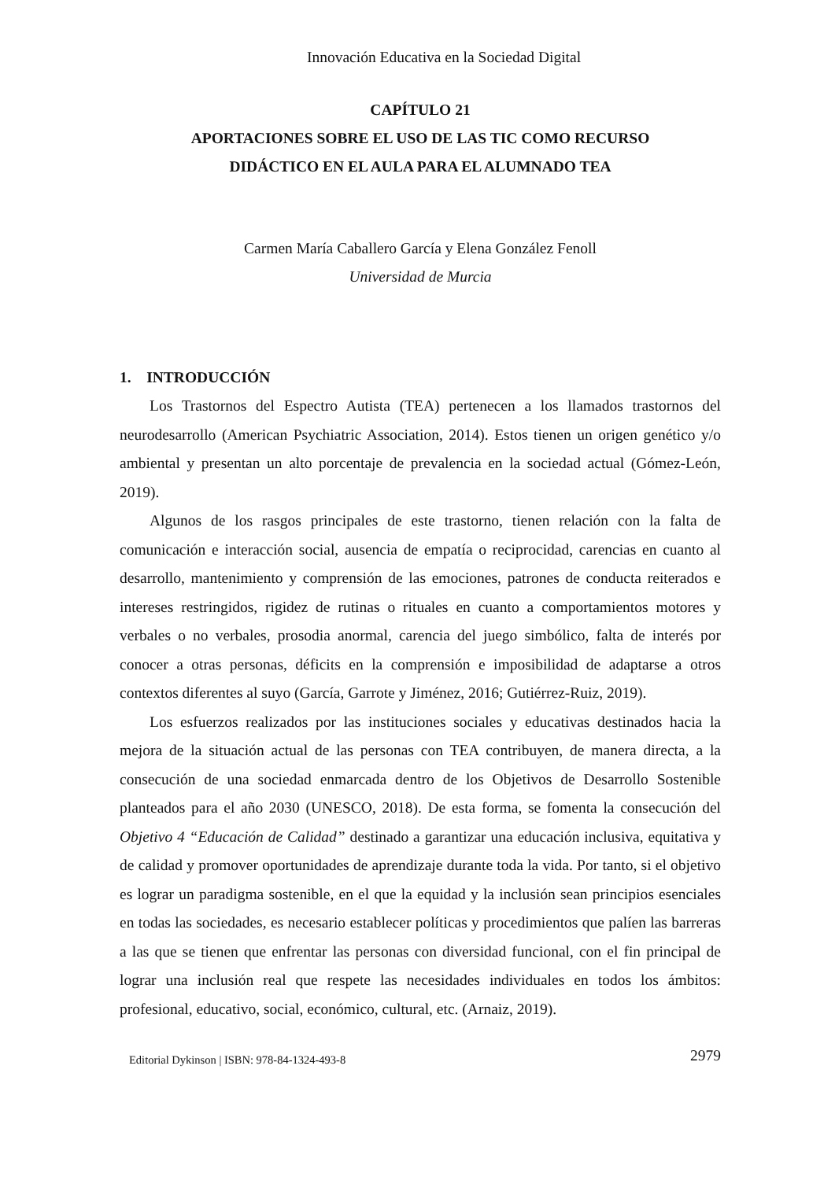Innovación Educativa en la Sociedad Digital
CAPÍTULO 21
APORTACIONES SOBRE EL USO DE LAS TIC COMO RECURSO
DIDÁCTICO EN EL AULA PARA EL ALUMNADO TEA
Carmen María Caballero García y Elena González Fenoll
Universidad de Murcia
1. INTRODUCCIÓN
Los Trastornos del Espectro Autista (TEA) pertenecen a los llamados trastornos del neurodesarrollo (American Psychiatric Association, 2014). Estos tienen un origen genético y/o ambiental y presentan un alto porcentaje de prevalencia en la sociedad actual (Gómez-León, 2019).
Algunos de los rasgos principales de este trastorno, tienen relación con la falta de comunicación e interacción social, ausencia de empatía o reciprocidad, carencias en cuanto al desarrollo, mantenimiento y comprensión de las emociones, patrones de conducta reiterados e intereses restringidos, rigidez de rutinas o rituales en cuanto a comportamientos motores y verbales o no verbales, prosodia anormal, carencia del juego simbólico, falta de interés por conocer a otras personas, déficits en la comprensión e imposibilidad de adaptarse a otros contextos diferentes al suyo (García, Garrote y Jiménez, 2016; Gutiérrez-Ruiz, 2019).
Los esfuerzos realizados por las instituciones sociales y educativas destinados hacia la mejora de la situación actual de las personas con TEA contribuyen, de manera directa, a la consecución de una sociedad enmarcada dentro de los Objetivos de Desarrollo Sostenible planteados para el año 2030 (UNESCO, 2018). De esta forma, se fomenta la consecución del Objetivo 4 “Educación de Calidad” destinado a garantizar una educación inclusiva, equitativa y de calidad y promover oportunidades de aprendizaje durante toda la vida. Por tanto, si el objetivo es lograr un paradigma sostenible, en el que la equidad y la inclusión sean principios esenciales en todas las sociedades, es necesario establecer políticas y procedimientos que palíen las barreras a las que se tienen que enfrentar las personas con diversidad funcional, con el fin principal de lograr una inclusión real que respete las necesidades individuales en todos los ámbitos: profesional, educativo, social, económico, cultural, etc. (Arnaiz, 2019).
Editorial Dykinson | ISBN: 978-84-1324-493-8 2979